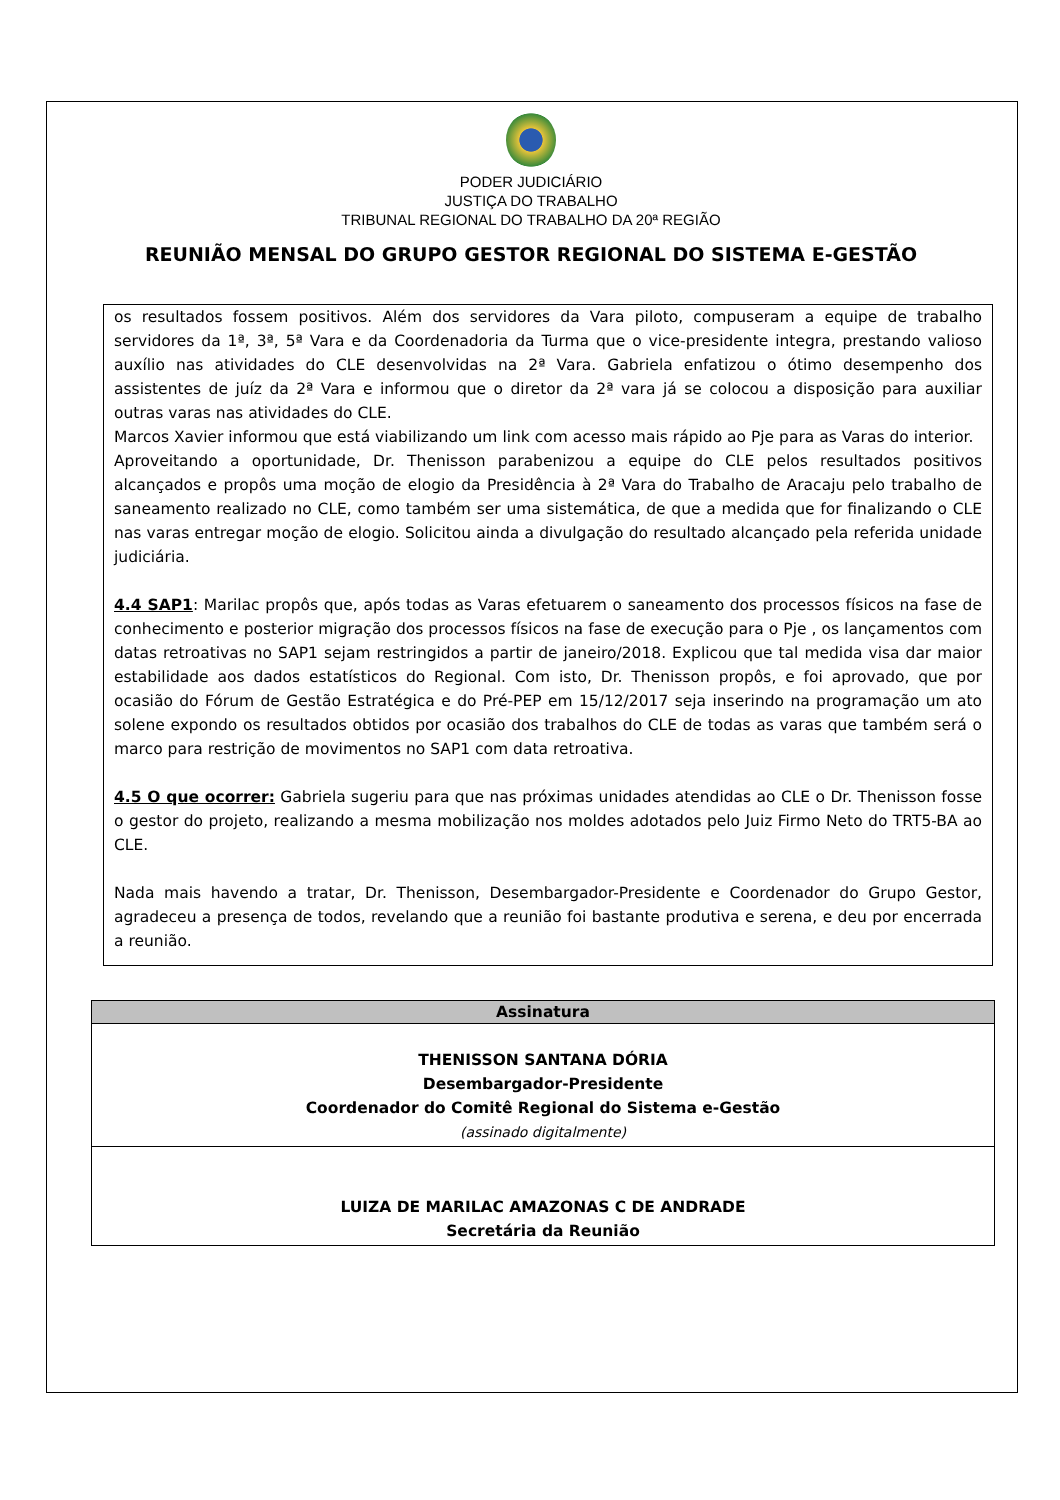PODER JUDICIÁRIO
JUSTIÇA DO TRABALHO
TRIBUNAL REGIONAL DO TRABALHO DA 20ª REGIÃO
REUNIÃO MENSAL DO GRUPO GESTOR REGIONAL DO SISTEMA E-GESTÃO
os resultados fossem positivos. Além dos servidores da Vara piloto, compuseram a equipe de trabalho servidores da 1ª, 3ª, 5ª Vara e da Coordenadoria da Turma que o vice-presidente integra, prestando valioso auxílio nas atividades do CLE desenvolvidas na 2ª Vara. Gabriela enfatizou o ótimo desempenho dos assistentes de juíz da 2ª Vara e informou que o diretor da 2ª vara já se colocou a disposição para auxiliar outras varas nas atividades do CLE.
Marcos Xavier informou que está viabilizando um link com acesso mais rápido ao Pje para as Varas do interior.
Aproveitando a oportunidade, Dr. Thenisson parabenizou a equipe do CLE pelos resultados positivos alcançados e propôs uma moção de elogio da Presidência à 2ª Vara do Trabalho de Aracaju pelo trabalho de saneamento realizado no CLE, como também ser uma sistemática, de que a medida que for finalizando o CLE nas varas entregar moção de elogio. Solicitou ainda a divulgação do resultado alcançado pela referida unidade judiciária.
4.4 SAP1: Marilac propôs que, após todas as Varas efetuarem o saneamento dos processos físicos na fase de conhecimento e posterior migração dos processos físicos na fase de execução para o Pje , os lançamentos com datas retroativas no SAP1 sejam restringidos a partir de janeiro/2018. Explicou que tal medida visa dar maior estabilidade aos dados estatísticos do Regional. Com isto, Dr. Thenisson propôs, e foi aprovado, que por ocasião do Fórum de Gestão Estratégica e do Pré-PEP em 15/12/2017 seja inserindo na programação um ato solene expondo os resultados obtidos por ocasião dos trabalhos do CLE de todas as varas que também será o marco para restrição de movimentos no SAP1 com data retroativa.
4.5 O que ocorrer: Gabriela sugeriu para que nas próximas unidades atendidas ao CLE o Dr. Thenisson fosse o gestor do projeto, realizando a mesma mobilização nos moldes adotados pelo Juiz Firmo Neto do TRT5-BA ao CLE.
Nada mais havendo a tratar, Dr. Thenisson, Desembargador-Presidente e Coordenador do Grupo Gestor, agradeceu a presença de todos, revelando que a reunião foi bastante produtiva e serena, e deu por encerrada a reunião.
| Assinatura |
| --- |
| THENISSON SANTANA DÓRIA Desembargador-Presidente Coordenador do Comitê Regional do Sistema e-Gestão (assinado digitalmente) |
| LUIZA DE MARILAC AMAZONAS C DE ANDRADE Secretária da Reunião |